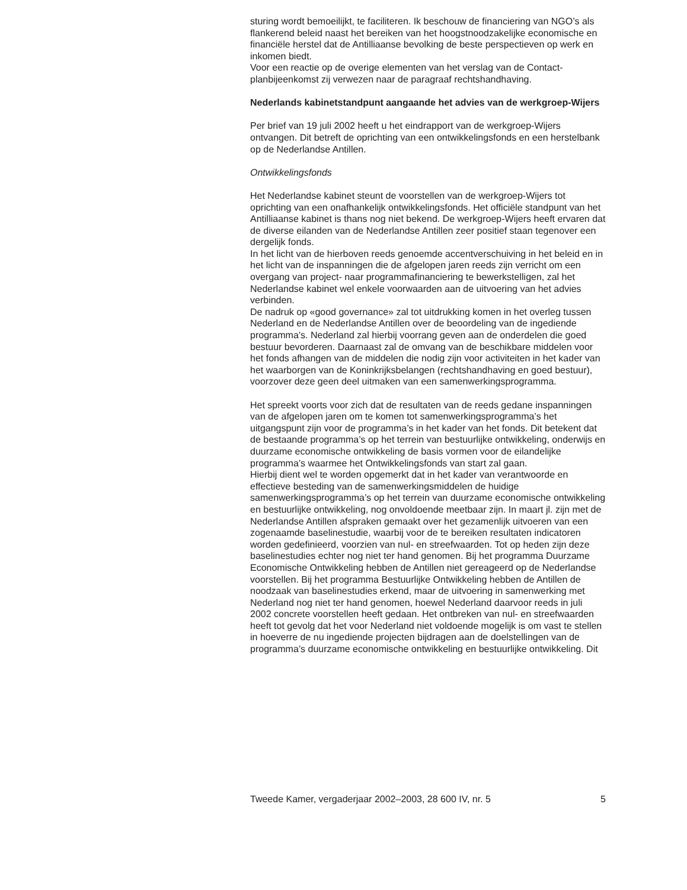sturing wordt bemoeilijkt, te faciliteren. Ik beschouw de financiering van NGO’s als flankerend beleid naast het bereiken van het hoogst­noodzakelijke economische en financiële herstel dat de Antilliaanse bevol­king de beste perspectieven op werk en inkomen biedt.
Voor een reactie op de overige elementen van het verslag van de Contact­planbijeenkomst zij verwezen naar de paragraaf rechtshandhaving.
Nederlands kabinetstandpunt aangaande het advies van de werkgroep-Wijers
Per brief van 19 juli 2002 heeft u het eindrapport van de werkgroep-Wijers ontvangen. Dit betreft de oprichting van een ontwikkelingsfonds en een herstelbank op de Nederlandse Antillen.
Ontwikkelingsfonds
Het Nederlandse kabinet steunt de voorstellen van de werkgroep-Wijers tot oprichting van een onafhankelijk ontwikkelingsfonds. Het officiële standpunt van het Antilliaanse kabinet is thans nog niet bekend. De werkgroep-Wijers heeft ervaren dat de diverse eilanden van de Neder­landse Antillen zeer positief staan tegenover een dergelijk fonds.
In het licht van de hierboven reeds genoemde accentverschuiving in het beleid en in het licht van de inspanningen die de afgelopen jaren reeds zijn verricht om een overgang van project- naar programmafinanciering te bewerkstelligen, zal het Nederlandse kabinet wel enkele voorwaarden aan de uitvoering van het advies verbinden.
De nadruk op «good governance» zal tot uitdrukking komen in het overleg tussen Nederland en de Nederlandse Antillen over de beoordeling van de ingediende programma’s. Nederland zal hierbij voorrang geven aan de onderdelen die goed bestuur bevorderen. Daarnaast zal de omvang van de beschikbare middelen voor het fonds afhangen van de middelen die nodig zijn voor activiteiten in het kader van het waarborgen van de Koninkrijksbelangen (rechtshandhaving en goed bestuur), voorzover deze geen deel uitmaken van een samenwerkingsprogramma.
Het spreekt voorts voor zich dat de resultaten van de reeds gedane inspanningen van de afgelopen jaren om te komen tot samenwerkings­programma’s het uitgangspunt zijn voor de programma’s in het kader van het fonds. Dit betekent dat de bestaande programma’s op het terrein van bestuurlijke ontwikkeling, onderwijs en duurzame economische ontwikke­ling de basis vormen voor de eilandelijke programma’s waarmee het Ontwikkelingsfonds van start zal gaan.
Hierbij dient wel te worden opgemerkt dat in het kader van verantwoorde en effectieve besteding van de samenwerkingsmiddelen de huidige samenwerkingsprogramma’s op het terrein van duurzame economische ontwikkeling en bestuurlijke ontwikkeling, nog onvoldoende meetbaar zijn. In maart jl. zijn met de Nederlandse Antillen afspraken gemaakt over het gezamenlijk uitvoeren van een zogenaamde baselinestudie, waarbij voor de te bereiken resultaten indicatoren worden gedefinieerd, voorzien van nul- en streefwaarden. Tot op heden zijn deze baselinestudies echter nog niet ter hand genomen. Bij het programma Duurzame Economische Ontwikkeling hebben de Antillen niet gereageerd op de Nederlandse voorstellen. Bij het programma Bestuurlijke Ontwikkeling hebben de Antillen de noodzaak van baselinestudies erkend, maar de uitvoering in samenwerking met Nederland nog niet ter hand genomen, hoewel Neder­land daarvoor reeds in juli 2002 concrete voorstellen heeft gedaan. Het ontbreken van nul- en streefwaarden heeft tot gevolg dat het voor Neder­land niet voldoende mogelijk is om vast te stellen in hoeverre de nu inge­diende projecten bijdragen aan de doelstellingen van de programma’s duurzame economische ontwikkeling en bestuurlijke ontwikkeling. Dit
Tweede Kamer, vergaderjaar 2002–2003, 28 600 IV, nr. 5 5